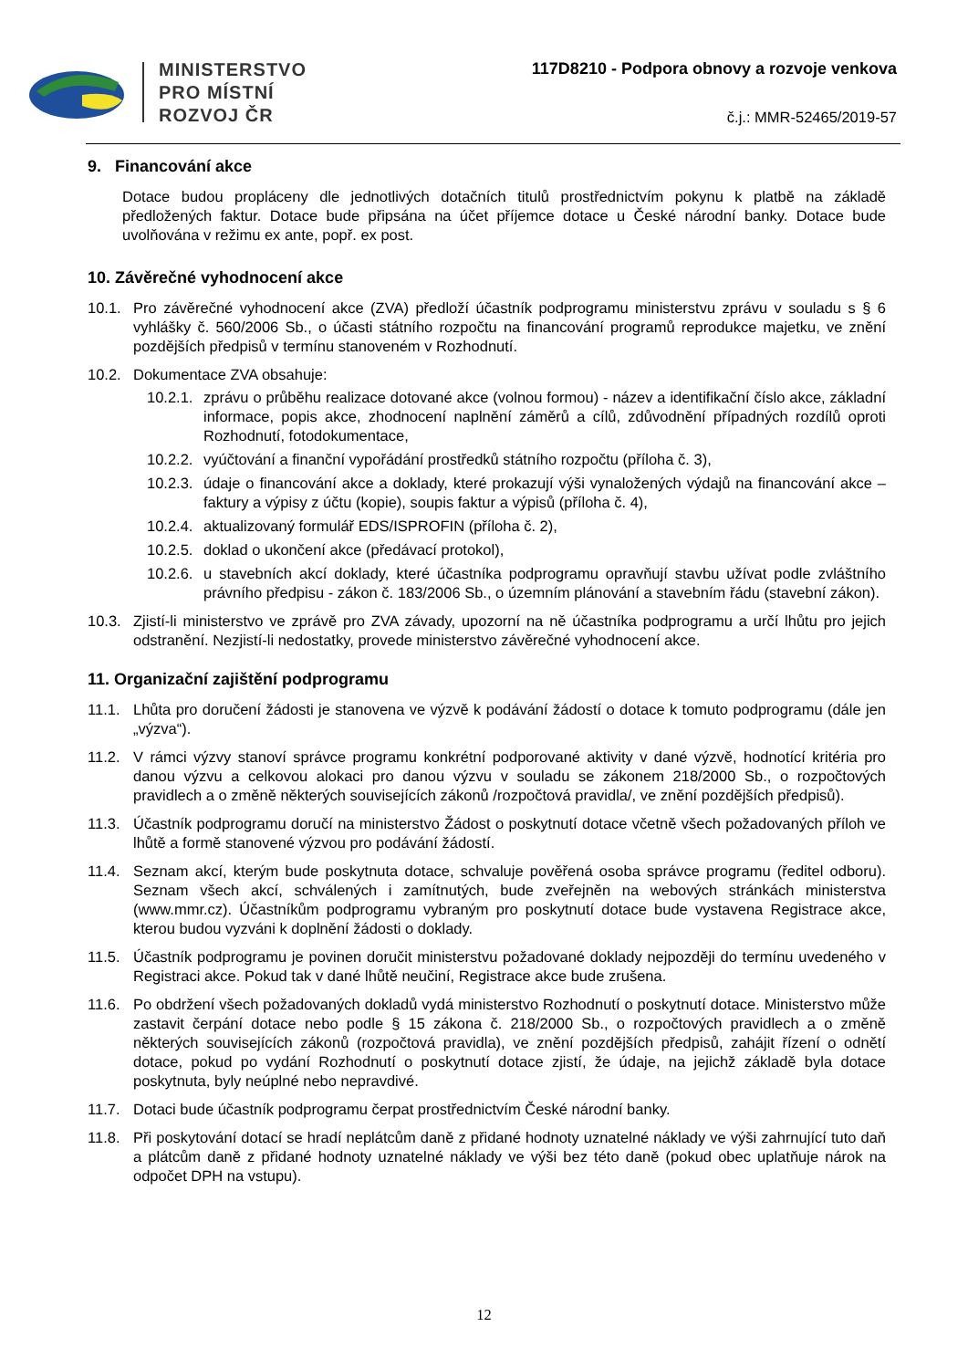MINISTERSTVO
PRO MÍSTNÍ
ROZVOJ ČR
117D8210 - Podpora obnovy a rozvoje venkova
č.j.: MMR-52465/2019-57
9. Financování akce
Dotace budou propláceny dle jednotlivých dotačních titulů prostřednictvím pokynu k platbě na základě předložených faktur. Dotace bude připsána na účet příjemce dotace u České národní banky. Dotace bude uvolňována v režimu ex ante, popř. ex post.
10. Závěrečné vyhodnocení akce
10.1. Pro závěrečné vyhodnocení akce (ZVA) předloží účastník podprogramu ministerstvu zprávu v souladu s § 6 vyhlášky č. 560/2006 Sb., o účasti státního rozpočtu na financování programů reprodukce majetku, ve znění pozdějších předpisů v termínu stanoveném v Rozhodnutí.
10.2. Dokumentace ZVA obsahuje:
10.2.1. zprávu o průběhu realizace dotované akce (volnou formou) - název a identifikační číslo akce, základní informace, popis akce, zhodnocení naplnění záměrů a cílů, zdůvodnění případných rozdílů oproti Rozhodnutí, fotodokumentace,
10.2.2. vyúčtování a finanční vypořádání prostředků státního rozpočtu (příloha č. 3),
10.2.3. údaje o financování akce a doklady, které prokazují výši vynaložených výdajů na financování akce – faktury a výpisy z účtu (kopie), soupis faktur a výpisů (příloha č. 4),
10.2.4. aktualizovaný formulář EDS/ISPROFIN (příloha č. 2),
10.2.5. doklad o ukončení akce (předávací protokol),
10.2.6. u stavebních akcí doklady, které účastníka podprogramu opravňují stavbu užívat podle zvláštního právního předpisu - zákon č. 183/2006 Sb., o územním plánování a stavebním řádu (stavební zákon).
10.3. Zjistí-li ministerstvo ve zprávě pro ZVA závady, upozorní na ně účastníka podprogramu a určí lhůtu pro jejich odstranění. Nezjistí-li nedostatky, provede ministerstvo závěrečné vyhodnocení akce.
11. Organizační zajištění podprogramu
11.1. Lhůta pro doručení žádosti je stanovena ve výzvě k podávání žádostí o dotace k tomuto podprogramu (dále jen „výzva“).
11.2. V rámci výzvy stanoví správce programu konkrétní podporované aktivity v dané výzvě, hodnotící kritéria pro danou výzvu a celkovou alokaci pro danou výzvu v souladu se zákonem 218/2000 Sb., o rozpočtových pravidlech a o změně některých souvisejících zákonů /rozpočtová pravidla/, ve znění pozdějších předpisů).
11.3. Účastník podprogramu doručí na ministerstvo Žádost o poskytnutí dotace včetně všech požadovaných příloh ve lhůtě a formě stanovené výzvou pro podávání žádostí.
11.4. Seznam akcí, kterým bude poskytnuta dotace, schvaluje pověřená osoba správce programu (ředitel odboru). Seznam všech akcí, schválených i zamítnutých, bude zveřejněn na webových stránkách ministerstva (www.mmr.cz). Účastníkům podprogramu vybraným pro poskytnutí dotace bude vystavena Registrace akce, kterou budou vyzváni k doplnění žádosti o doklady.
11.5. Účastník podprogramu je povinen doručit ministerstvu požadované doklady nejpozději do termínu uvedeného v Registraci akce. Pokud tak v dané lhůtě neučiní, Registrace akce bude zrušena.
11.6. Po obdržení všech požadovaných dokladů vydá ministerstvo Rozhodnutí o poskytnutí dotace. Ministerstvo může zastavit čerpání dotace nebo podle § 15 zákona č. 218/2000 Sb., o rozpočtových pravidlech a o změně některých souvisejících zákonů (rozpočtová pravidla), ve znění pozdějších předpisů, zahájit řízení o odnětí dotace, pokud po vydání Rozhodnutí o poskytnutí dotace zjistí, že údaje, na jejichž základě byla dotace poskytnuta, byly neúplné nebo nepravdivé.
11.7. Dotaci bude účastník podprogramu čerpat prostřednictvím České národní banky.
11.8. Při poskytování dotací se hradí neplátcům daně z přidané hodnoty uznatelné náklady ve výši zahrnující tuto daň a plátcům daně z přidané hodnoty uznatelné náklady ve výši bez této daně (pokud obec uplatňuje nárok na odpočet DPH na vstupu).
12